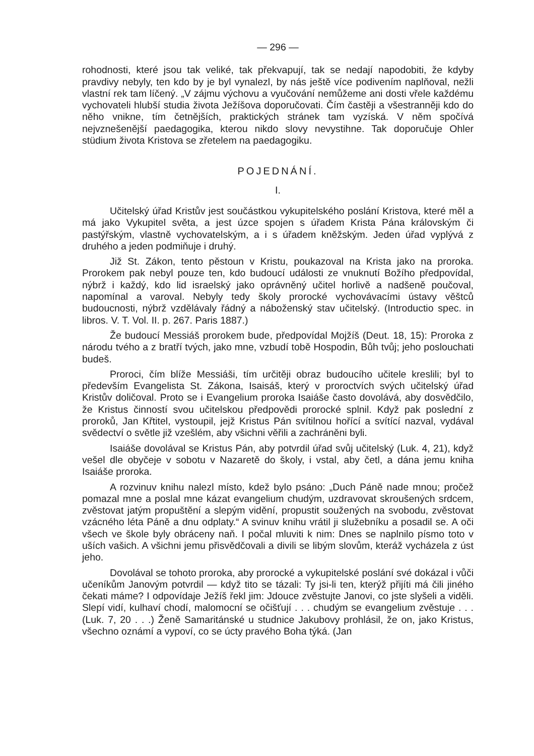— 296 —
rohodnosti, které jsou tak veliké, tak překvapují, tak se nedají napodobiti, že kdyby pravdivy nebyly, ten kdo by je byl vynalezl, by nás ještě více podivením naplňoval, nežli vlastní rek tam líčený. „V zájmu výchovu a vyučování nemůžeme ani dosti vřele každému vychovateli hlubší studia života Ježíšova doporučovati. Čím častěji a všestranněji kdo do něho vnikne, tím četnějších, praktických stránek tam vyzíská. V něm spočívá nejvznešenější paedagogika, kterou nikdo slovy nevystihne. Tak doporučuje Ohler stüdium života Kristova se zřetelem na paedagogiku.
POJEDNÁNÍ.
I.
Učitelský úřad Kristův jest součástkou vykupitelského poslání Kristova, které měl a má jako Vykupitel světa, a jest úzce spojen s úřadem Krista Pána královským či pastýřským, vlastně vychovatelským, a i s úřadem kněžským. Jeden úřad vyplývá z druhého a jeden podmiňuje i druhý.
Již St. Zákon, tento pěstoun v Kristu, poukazoval na Krista jako na proroka. Prorokem pak nebyl pouze ten, kdo budoucí události ze vnuknutí Božího předpovídal, nýbrž i každý, kdo lid israelský jako oprávněný učitel horlivě a nadšeně poučoval, napomínal a varoval. Nebyly tedy školy prorocké vychovávacími ústavy věštců budoucnosti, nýbrž vzdělávaly řádný a náboženský stav učitelský. (Introductio spec. in libros. V. T. Vol. II. p. 267. Paris 1887.)
Že budoucí Messiáš prorokem bude, předpovídal Mojžíš (Deut. 18, 15): Proroka z národu tvého a z bratří tvých, jako mne, vzbudí tobě Hospodin, Bůh tvůj; jeho poslouchati budeš.
Proroci, čím blíže Messiáši, tím určitěji obraz budoucího učitele kreslili; byl to především Evangelista St. Zákona, Isaisáš, který v proroctvích svých učitelský úřad Kristův doličoval. Proto se i Evangelium proroka Isaiáše často dovolává, aby dosvědčilo, že Kristus činností svou učitelskou předpovědi prorocké splnil. Když pak poslední z proroků, Jan Křtitel, vystoupil, jejž Kristus Pán svítilnou hořící a svítící nazval, vydával svědectví o světle již vzešlém, aby všichni věřili a zachráněni byli.
Isaiáše dovolával se Kristus Pán, aby potvrdil úřad svůj učitelský (Luk. 4, 21), když vešel dle obyčeje v sobotu v Nazaretě do školy, i vstal, aby četl, a dána jemu kniha Isaiáše proroka.
A rozvinuv knihu nalezl místo, kdež bylo psáno: „Duch Páně nade mnou; pročež pomazal mne a poslal mne kázat evangelium chudým, uzdravovat skroušených srdcem, zvěstovat jatým propuštění a slepým vidění, propustit soužených na svobodu, zvěstovat vzácného léta Páně a dnu odplaty.“ A svinuv knihu vrátil ji služebníku a posadil se. A oči všech ve škole byly obráceny naň. I počal mluviti k nim: Dnes se naplnilo písmo toto v uších vašich. A všichni jemu přisvědčovali a divili se libým slovům, kteráž vycházela z úst jeho.
Dovolával se tohoto proroka, aby prorocké a vykupitelské poslání své dokázal i vůči učeníkům Janovým potvrdil — když tito se tázali: Ty jsi-li ten, kterýž přijíti má čili jiného čekati máme? I odpovídaje Ježíš řekl jim: Jdouce zvěstujte Janovi, co jste slyšeli a viděli. Slepí vidí, kulhaví chodí, malomocní se očišťují . . . chudým se evangelium zvěstuje . . . (Luk. 7, 20 . . .) Ženě Samaritánské u studnice Jakubovy prohlásil, že on, jako Kristus, všechno oznámí a vypoví, co se úcty pravého Boha týká. (Jan